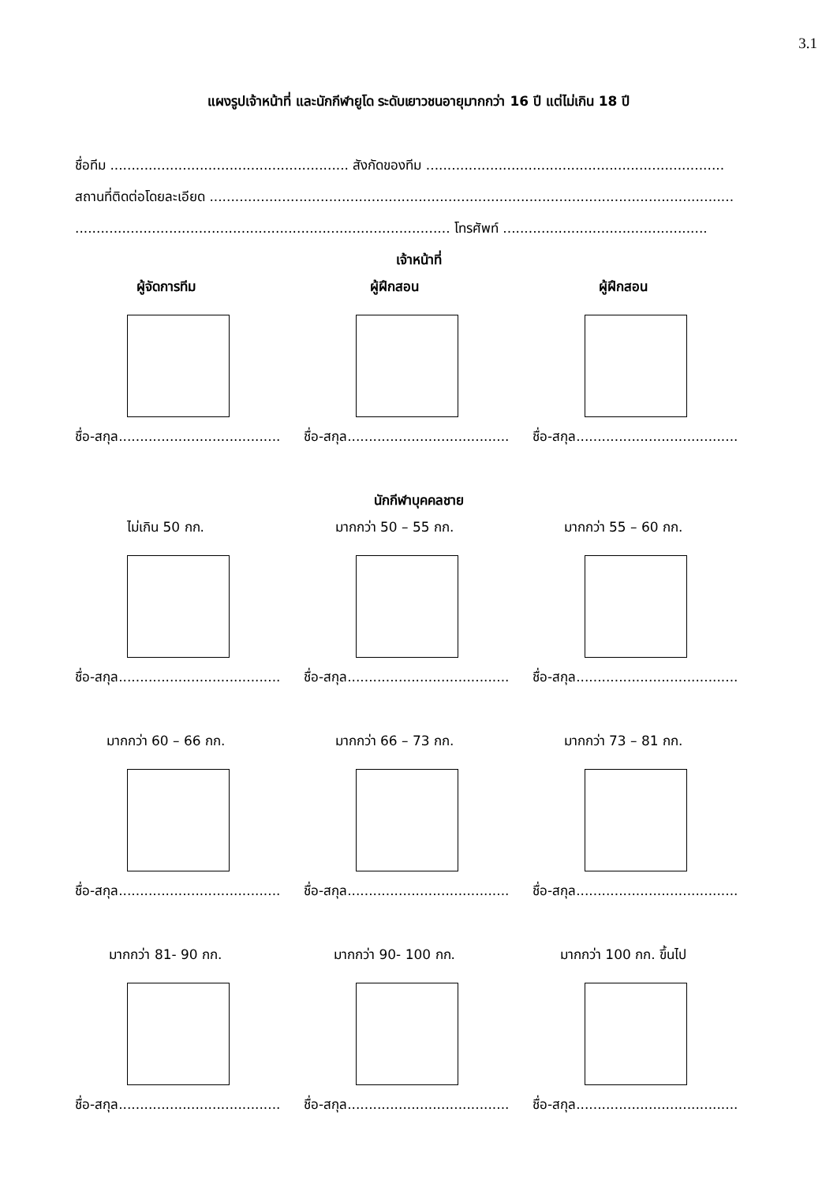3.1
แผงรูปเจ้าหน้าที่ และนักกีฬายูโด ระดับเยาวชนอายุมากกว่า 16 ปี แต่ไม่เกิน 18 ปี
ชื่อทีม ........................................................ สังกัดของทีม ......................................................................
สถานที่ติดต่อโดยละเอียด ...........................................................................................................................
........................................................................................ โทรศัพท์ ................................................
เจ้าหน้าที่
ผู้จัดการทีม
ชื่อ-สกุล......................................
ผู้ฝึกสอน
ชื่อ-สกุล......................................
ผู้ฝึกสอน
ชื่อ-สกุล......................................
นักกีฬาบุคคลชาย
ไม่เกิน 50 กก.
ชื่อ-สกุล......................................
มากกว่า 50 – 55 กก.
ชื่อ-สกุล......................................
มากกว่า 55 – 60 กก.
ชื่อ-สกุล......................................
มากกว่า 60 – 66 กก.
ชื่อ-สกุล......................................
มากกว่า 66 – 73 กก.
ชื่อ-สกุล......................................
มากกว่า 73 – 81 กก.
ชื่อ-สกุล......................................
มากกว่า 81- 90 กก.
ชื่อ-สกุล......................................
มากกว่า 90- 100 กก.
ชื่อ-สกุล......................................
มากกว่า 100 กก. ขึ้นไป
ชื่อ-สกุล......................................